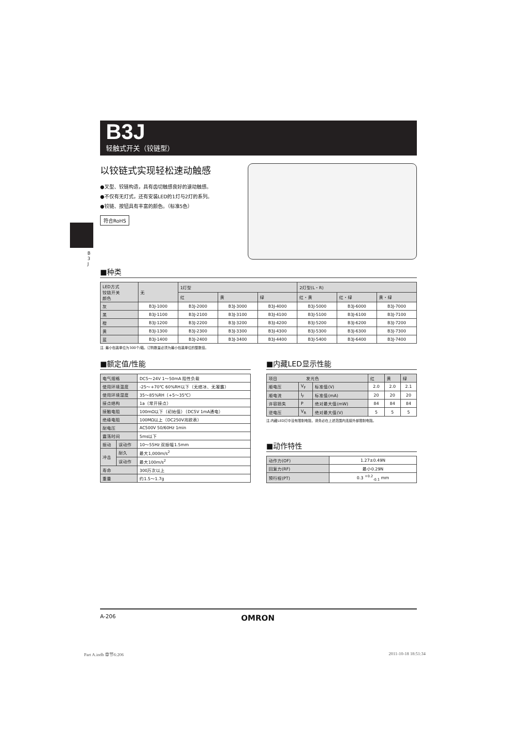B3J
轻触式开关（铰链型）
以铰链式实现轻松速动触感
●叉型、铰链构造，具有齿切触感良好的速动触感。
●不仅有无灯式，还有安装LED的1灯与2灯的系列。
●铰链、按钮具有丰富的颜色。（标准5色）
符合RoHS
B
3
J
■种类
| LED方式 铰链开关 颜色 | 无 | 1灯型 | | | 2灯型(L・R) | | |
| --- | --- | --- | --- | --- | --- | --- | --- |
| | | 红 | 黄 | 绿 | 红・黄 | 红・绿 | 黄・绿 |
| 灰 | B3J-1000 | B3J-2000 | B3J-3000 | B3J-4000 | B3J-5000 | B3J-6000 | B3J-7000 |
| 黑 | B3J-1100 | B3J-2100 | B3J-3100 | B3J-4100 | B3J-5100 | B3J-6100 | B3J-7100 |
| 橙 | B3J-1200 | B3J-2200 | B3J-3200 | B3J-4200 | B3J-5200 | B3J-6200 | B3J-7200 |
| 黄 | B3J-1300 | B3J-2300 | B3J-3300 | B3J-4300 | B3J-5300 | B3J-6300 | B3J-7300 |
| 蓝 | B3J-1400 | B3J-2400 | B3J-3400 | B3J-4400 | B3J-5400 | B3J-6400 | B3J-7400 |
注. 最小包装单位为300个/箱。订购数量必须为最小包装单位的整数倍。
■额定值/性能
| 电气规格 | | DC5～24V 1～50mA 阻性负载 |
| 使用环境温度 | | -25～+70℃ 60%RH以下（无结冰、无凝露） |
| 使用环境湿度 | | 35～85%RH（+5～35℃） |
| 接点结构 | | 1a（常开接点） |
| 接触电阻 | | 100mΩ以下（初始值）（DC5V 1mA通电） |
| 绝缘电阻 | | 100MΩ以上（DC250V兆欧表） |
| 耐电压 | | AC500V 50/60Hz 1min |
| 震荡时间 | | 5ms以下 |
| 振动 | 误动作 | 10～55Hz 双振幅1.5mm |
| 冲击 | 耐久 | 最大1,000m/s<sup>2</sup> |
| | 误动作 | 最大100m/s<sup>2</sup> |
| 寿命 | | 300万次以上 |
| 重量 | | 约1.5～1.7g |
■内藏LED显示性能
| 项目 发光色 | | | 红 | 黄 | 绿 |
| 顺电压 | V<sub>F</sub> | 标准值(V) | 2.0 | 2.0 | 2.1 |
| 顺电流 | I<sub>F</sub> | 标准值(mA) | 20 | 20 | 20 |
| 许容损失 | P | 绝对最大值(mW) | 84 | 84 | 84 |
| 逆电压 | V<sub>R</sub> | 绝对最大值(V) | 5 | 5 | 5 |
注.内藏LED灯中没有限制电阻，请务必在上述范围内连接外部限制电阻。
■动作特性
| 动作力(OF) | 1.27±0.49N |
| 回复力(RF) | 最小0.29N |
| 预行程(PT) | 0.3 <sup>+0.2</sup><sub>-0.1</sub> mm |
A-206 OMRON
Part A.indb 章节6:206 2011-10-18 18:51:34